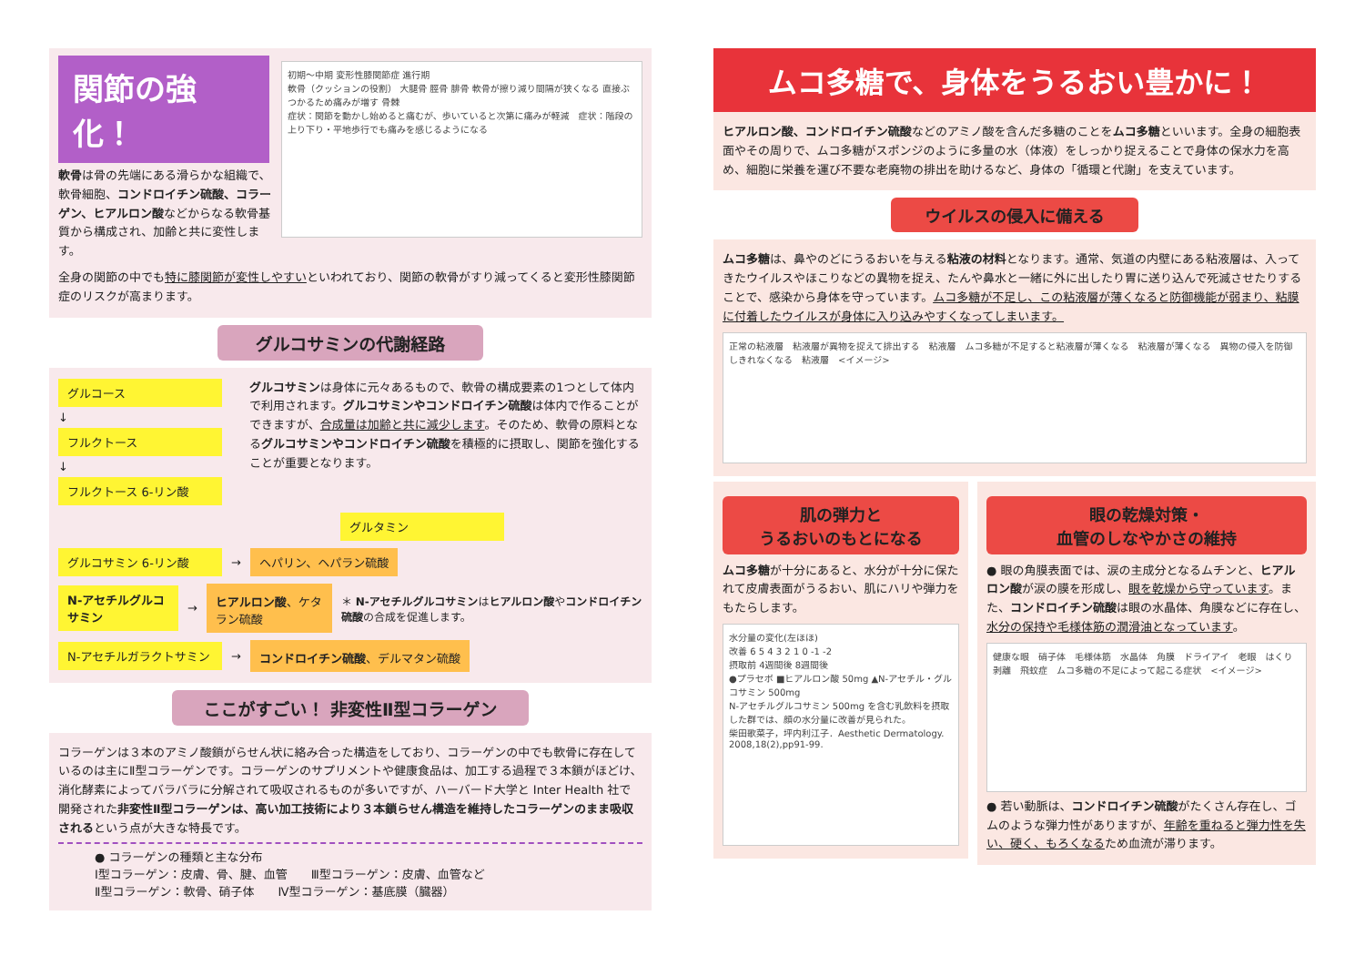関節の強化！
軟骨は骨の先端にある滑らかな組織で、軟骨細胞、コンドロイチン硫酸、コラーゲン、ヒアルロン酸などからなる軟骨基質から構成され、加齢と共に変性します。
初期～中期 変形性膝関節症 進行期
軟骨（クッションの役割） 大腿骨 脛骨 腓骨 軟骨が擦り減り間隔が狭くなる 直接ぶつかるため痛みが増す 骨棘
症状：関節を動かし始めると痛むが、歩いていると次第に痛みが軽減　症状：階段の上り下り・平地歩行でも痛みを感じるようになる
全身の関節の中でも特に膝関節が変性しやすいといわれており、関節の軟骨がすり減ってくると変形性膝関節症のリスクが高まります。
グルコサミンの代謝経路
グルコース
↓
フルクトース
↓
フルクトース 6-リン酸
グルコサミンは身体に元々あるもので、軟骨の構成要素の1つとして体内で利用されます。グルコサミンやコンドロイチン硫酸は体内で作ることができますが、合成量は加齢と共に減少します。そのため、軟骨の原料となるグルコサミンやコンドロイチン硫酸を積極的に摂取し、関節を強化することが重要となります。
グルタミン
グルコサミン 6-リン酸
→
ヘパリン、ヘパラン硫酸
N-アセチルグルコサミン
→
ヒアルロン酸、ケタラン硫酸
＊ N-アセチルグルコサミンはヒアルロン酸やコンドロイチン硫酸の合成を促進します。
N-アセチルガラクトサミン
→
コンドロイチン硫酸、デルマタン硫酸
ここがすごい！ 非変性Ⅱ型コラーゲン
コラーゲンは３本のアミノ酸鎖がらせん状に絡み合った構造をしており、コラーゲンの中でも軟骨に存在しているのは主にⅡ型コラーゲンです。コラーゲンのサプリメントや健康食品は、加工する過程で３本鎖がほどけ、消化酵素によってバラバラに分解されて吸収されるものが多いですが、ハーバード大学と Inter Health 社で開発された非変性Ⅱ型コラーゲンは、高い加工技術により３本鎖らせん構造を維持したコラーゲンのまま吸収されるという点が大きな特長です。
● コラーゲンの種類と主な分布
Ⅰ型コラーゲン：皮膚、骨、腱、血管　　Ⅲ型コラーゲン：皮膚、血管など
Ⅱ型コラーゲン：軟骨、硝子体　　Ⅳ型コラーゲン：基底膜（臓器）
ムコ多糖で、身体をうるおい豊かに！
ヒアルロン酸、コンドロイチン硫酸などのアミノ酸を含んだ多糖のことをムコ多糖といいます。全身の細胞表面やその周りで、ムコ多糖がスポンジのように多量の水（体液）をしっかり捉えることで身体の保水力を高め、細胞に栄養を運び不要な老廃物の排出を助けるなど、身体の「循環と代謝」を支えています。
ウイルスの侵入に備える
ムコ多糖は、鼻やのどにうるおいを与える粘液の材料となります。通常、気道の内壁にある粘液層は、入ってきたウイルスやほこりなどの異物を捉え、たんや鼻水と一緒に外に出したり胃に送り込んで死滅させたりすることで、感染から身体を守っています。ムコ多糖が不足し、この粘液層が薄くなると防御機能が弱まり、粘膜に付着したウイルスが身体に入り込みやすくなってしまいます。
正常の粘液層　粘液層が異物を捉えて排出する　粘液層　ムコ多糖が不足すると粘液層が薄くなる　粘液層が薄くなる　異物の侵入を防御しきれなくなる　粘液層　<イメージ>
肌の弾力と
うるおいのもとになる
ムコ多糖が十分にあると、水分が十分に保たれて皮膚表面がうるおい、肌にハリや弾力をもたらします。
水分量の変化(左ほほ)
改善 6 5 4 3 2 1 0 -1 -2
摂取前 4週間後 8週間後
●プラセボ ■ヒアルロン酸 50mg ▲N-アセチル・グルコサミン 500mg
N-アセチルグルコサミン 500mg を含む乳飲料を摂取した群では、顔の水分量に改善が見られた。
柴田歌菜子，坪内利江子．Aesthetic Dermatology. 2008,18(2),pp91-99.
眼の乾燥対策・
血管のしなやかさの維持
● 眼の角膜表面では、涙の主成分となるムチンと、ヒアルロン酸が涙の膜を形成し、眼を乾燥から守っています。また、コンドロイチン硫酸は眼の水晶体、角膜などに存在し、水分の保持や毛様体筋の潤滑油となっています。
健康な眼　硝子体　毛様体筋　水晶体　角膜　ドライアイ　老眼　はくり剥離　飛蚊症　ムコ多糖の不足によって起こる症状　<イメージ>
● 若い動脈は、コンドロイチン硫酸がたくさん存在し、ゴムのような弾力性がありますが、年齢を重ねると弾力性を失い、硬く、もろくなるため血流が滞ります。